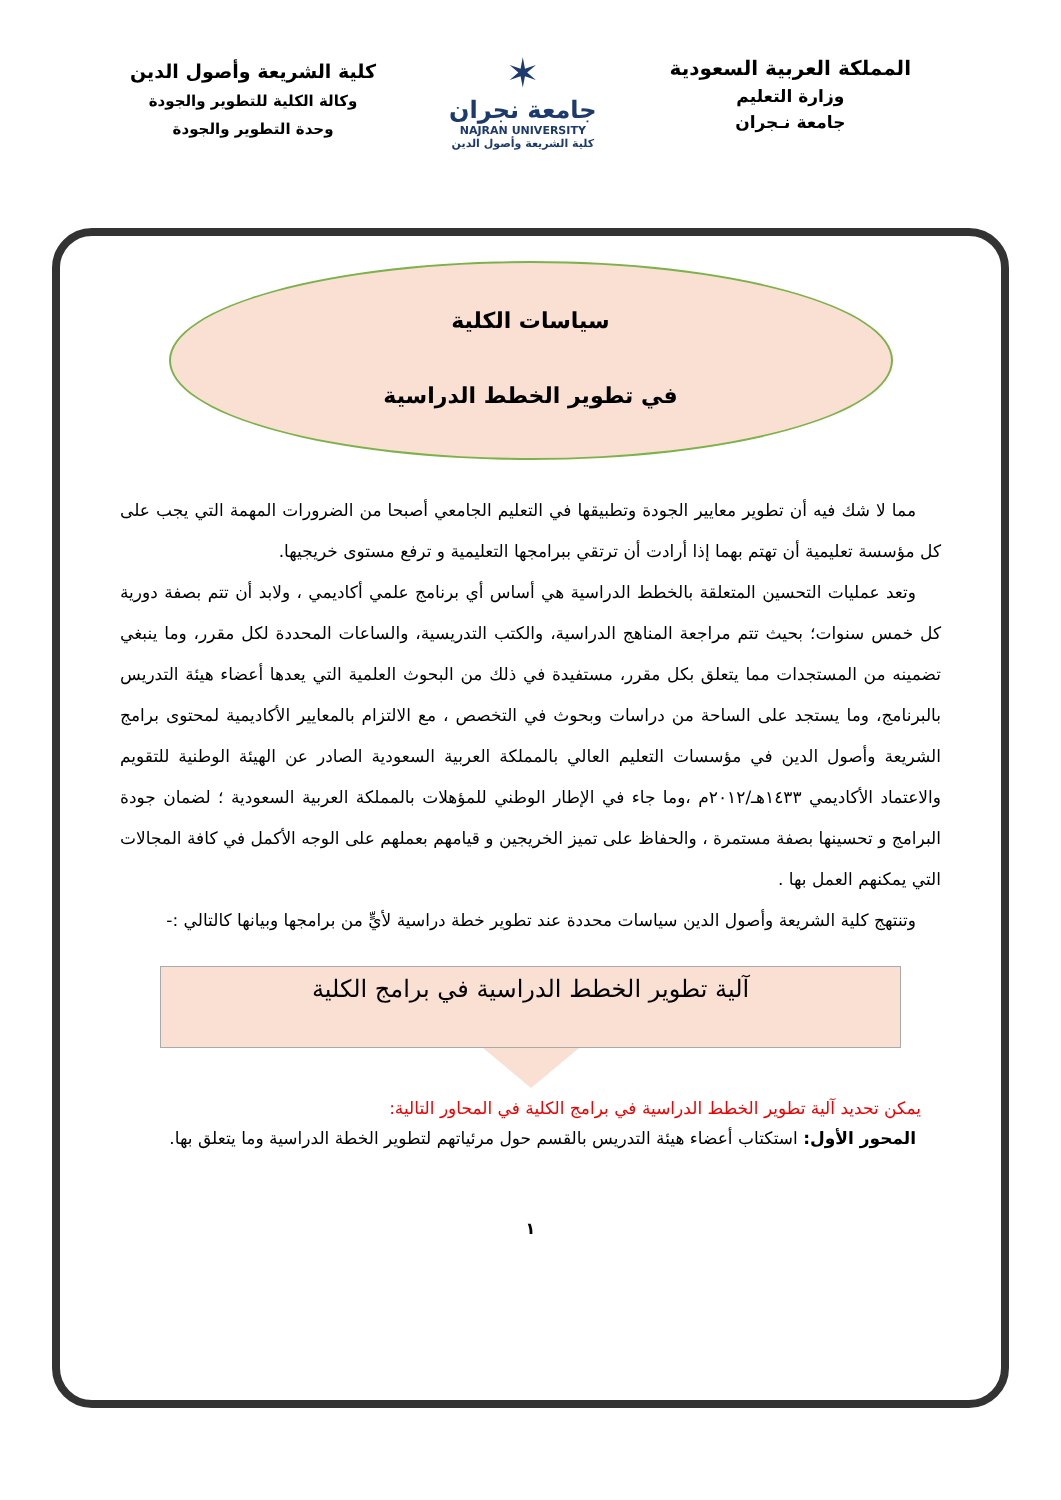المملكة العربية السعودية
وزارة التعليم
جامعة نـجران
✶
جامعة نجران
NAJRAN UNIVERSITY
كلية الشريعة وأصول الدين
كلية الشريعة وأصول الدين
وكالة الكلية للتطوير والجودة
وحدة التطوير والجودة
سياسات الكلية
في تطوير الخطط الدراسية
مما لا شك فيه أن تطوير معايير الجودة وتطبيقها في التعليم الجامعي أصبحا من الضرورات المهمة التي يجب على كل مؤسسة تعليمية أن تهتم بهما إذا أرادت أن ترتقي ببرامجها التعليمية و ترفع مستوى خريجيها.
وتعد عمليات التحسين المتعلقة بالخطط الدراسية هي أساس أي برنامج علمي أكاديمي ، ولابد أن تتم بصفة دورية كل خمس سنوات؛ بحيث تتم مراجعة المناهج الدراسية، والكتب التدريسية، والساعات المحددة لكل مقرر، وما ينبغي تضمينه من المستجدات مما يتعلق بكل مقرر، مستفيدة في ذلك من البحوث العلمية التي يعدها أعضاء هيئة التدريس بالبرنامج، وما يستجد على الساحة من دراسات وبحوث في التخصص ، مع الالتزام بالمعايير الأكاديمية لمحتوى برامج الشريعة وأصول الدين في مؤسسات التعليم العالي بالمملكة العربية السعودية الصادر عن الهيئة الوطنية للتقويم والاعتماد الأكاديمي ١٤٣٣هـ/٢٠١٢م ،وما جاء في الإطار الوطني للمؤهلات بالمملكة العربية السعودية ؛ لضمان جودة البرامج و تحسينها بصفة مستمرة ، والحفاظ على تميز الخريجين و قيامهم بعملهم على الوجه الأكمل في كافة المجالات التي يمكنهم العمل بها .
وتنتهج كلية الشريعة وأصول الدين سياسات محددة عند تطوير خطة دراسية لأيٍّ من برامجها وبيانها كالتالي :-
آلية تطوير الخطط الدراسية في برامج الكلية
يمكن تحديد آلية تطوير الخطط الدراسية في برامج الكلية في المحاور التالية:
المحور الأول: استكتاب أعضاء هيئة التدريس بالقسم حول مرئياتهم لتطوير الخطة الدراسية وما يتعلق بها.
١